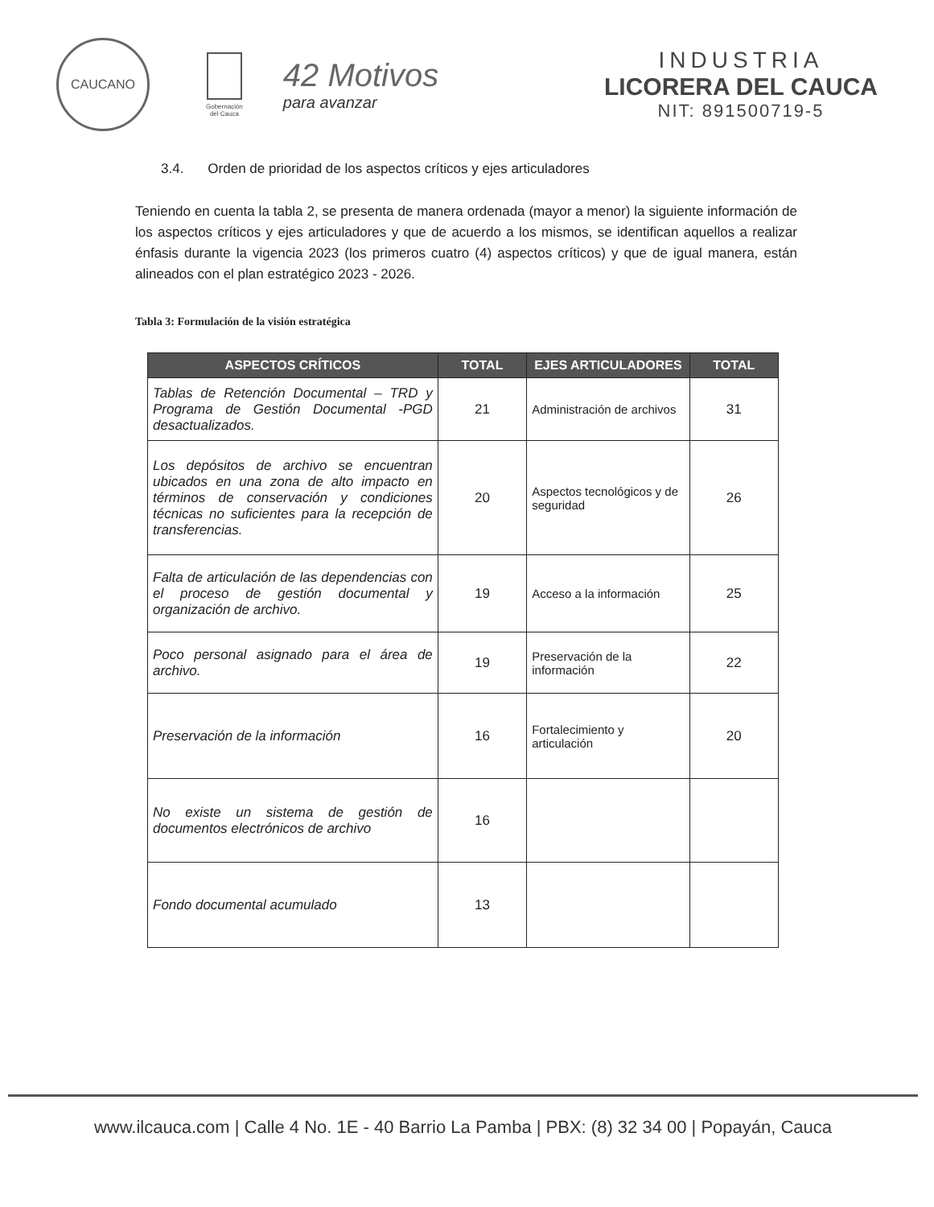CAUCANO
Gobernación
del Cauca
42 Motivos
para avanzar
INDUSTRIA
LICORERA DEL CAUCA
NIT: 891500719-5
3.4. Orden de prioridad de los aspectos críticos y ejes articuladores
Teniendo en cuenta la tabla 2, se presenta de manera ordenada (mayor a menor) la siguiente información de los aspectos críticos y ejes articuladores y que de acuerdo a los mismos, se identifican aquellos a realizar énfasis durante la vigencia 2023 (los primeros cuatro (4) aspectos críticos) y que de igual manera, están alineados con el plan estratégico 2023 - 2026.
Tabla 3: Formulación de la visión estratégica
| ASPECTOS CRÍTICOS | TOTAL | EJES ARTICULADORES | TOTAL |
| --- | --- | --- | --- |
| Tablas de Retención Documental – TRD y Programa de Gestión Documental -PGD desactualizados. | 21 | Administración de archivos | 31 |
| Los depósitos de archivo se encuentran ubicados en una zona de alto impacto en términos de conservación y condiciones técnicas no suficientes para la recepción de transferencias. | 20 | Aspectos tecnológicos y de seguridad | 26 |
| Falta de articulación de las dependencias con el proceso de gestión documental y organización de archivo. | 19 | Acceso a la información | 25 |
| Poco personal asignado para el área de archivo. | 19 | Preservación de la información | 22 |
| Preservación de la información | 16 | Fortalecimiento y articulación | 20 |
| No existe un sistema de gestión de documentos electrónicos de archivo | 16 | | |
| Fondo documental acumulado | 13 | | |
www.ilcauca.com | Calle 4 No. 1E - 40 Barrio La Pamba | PBX: (8) 32 34 00 | Popayán, Cauca